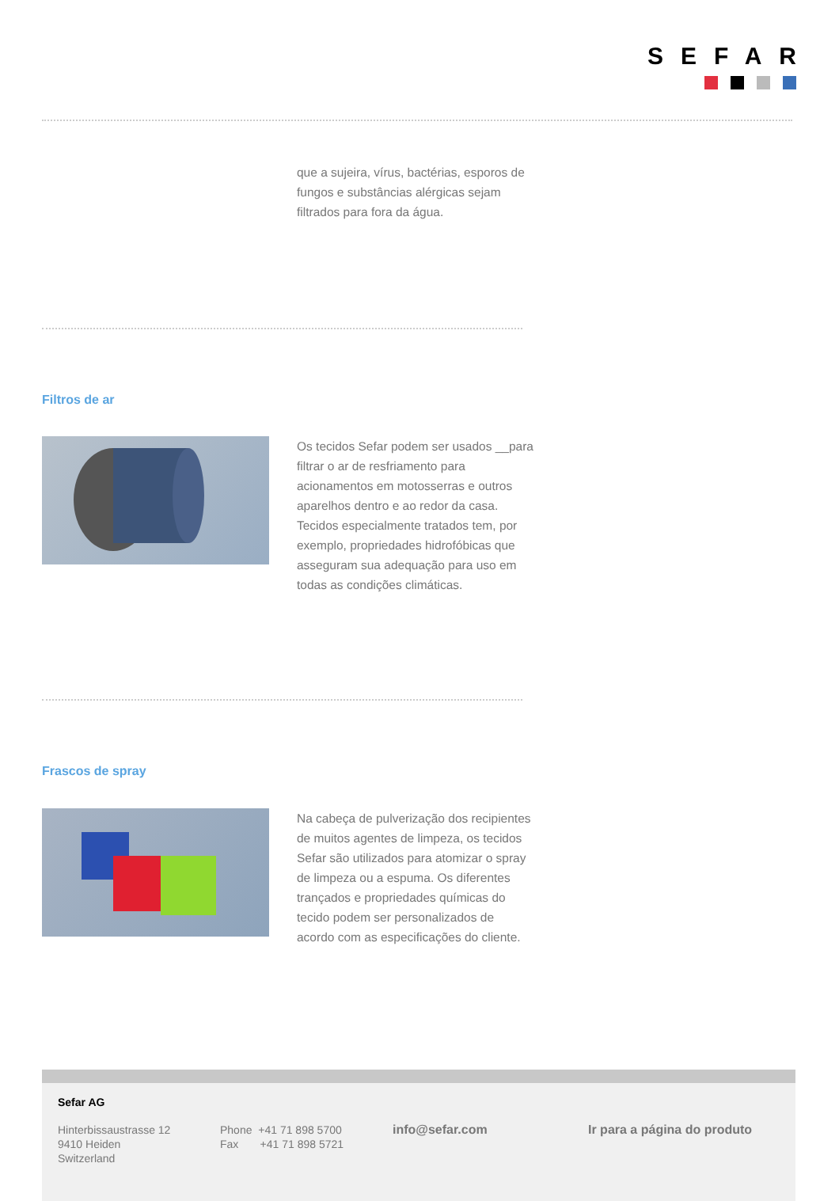SEFAR
que a sujeira, vírus, bactérias, esporos de fungos e substâncias alérgicas sejam filtrados para fora da água.
Filtros de ar
Os tecidos Sefar podem ser usados __para filtrar o ar de resfriamento para acionamentos em motosserras e outros aparelhos dentro e ao redor da casa. Tecidos especialmente tratados tem, por exemplo, propriedades hidrofóbicas que asseguram sua adequação para uso em todas as condições climáticas.
Frascos de spray
Na cabeça de pulverização dos recipientes de muitos agentes de limpeza, os tecidos Sefar são utilizados para atomizar o spray de limpeza ou a espuma. Os diferentes trançados e propriedades químicas do tecido podem ser personalizados de acordo com as especificações do cliente.
Sefar AG
Hinterbissaustrasse 12
9410 Heiden
Switzerland
Phone +41 71 898 5700
Fax +41 71 898 5721
info@sefar.com Ir para a página do produto